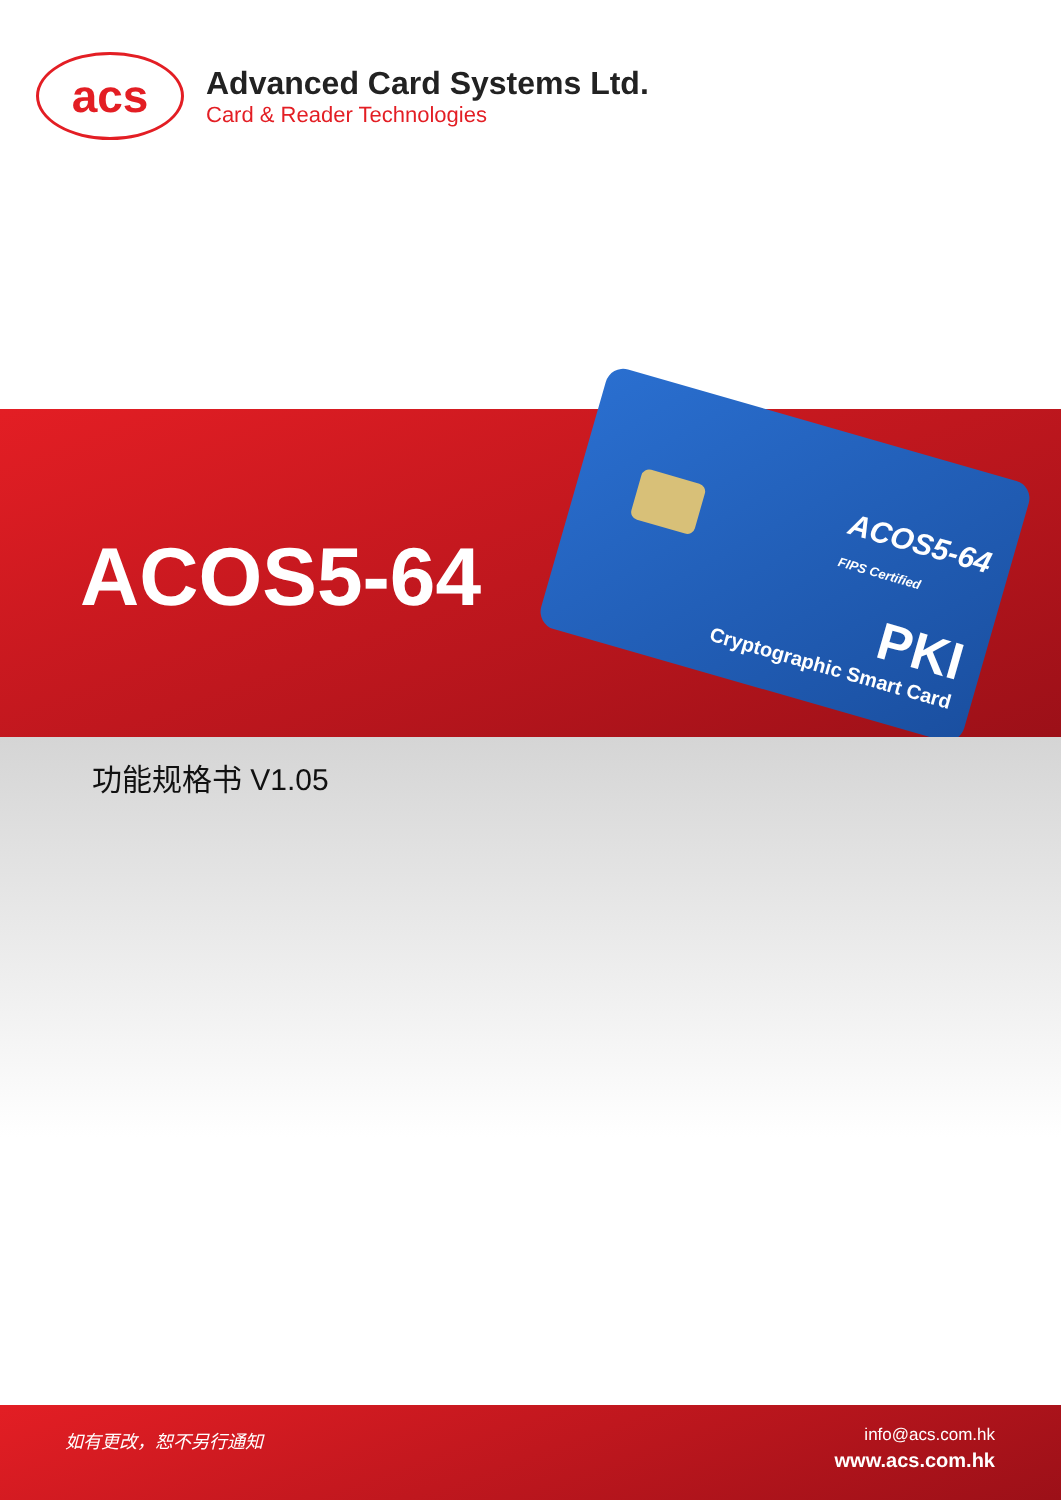acs
Advanced Card Systems Ltd.
Card & Reader Technologies
ACOS5-64
ACOS5-64
FIPS Certified
PKI
Cryptographic Smart Card
功能规格书 V1.05
如有更改，恕不另行通知
info@acs.com.hk
www.acs.com.hk